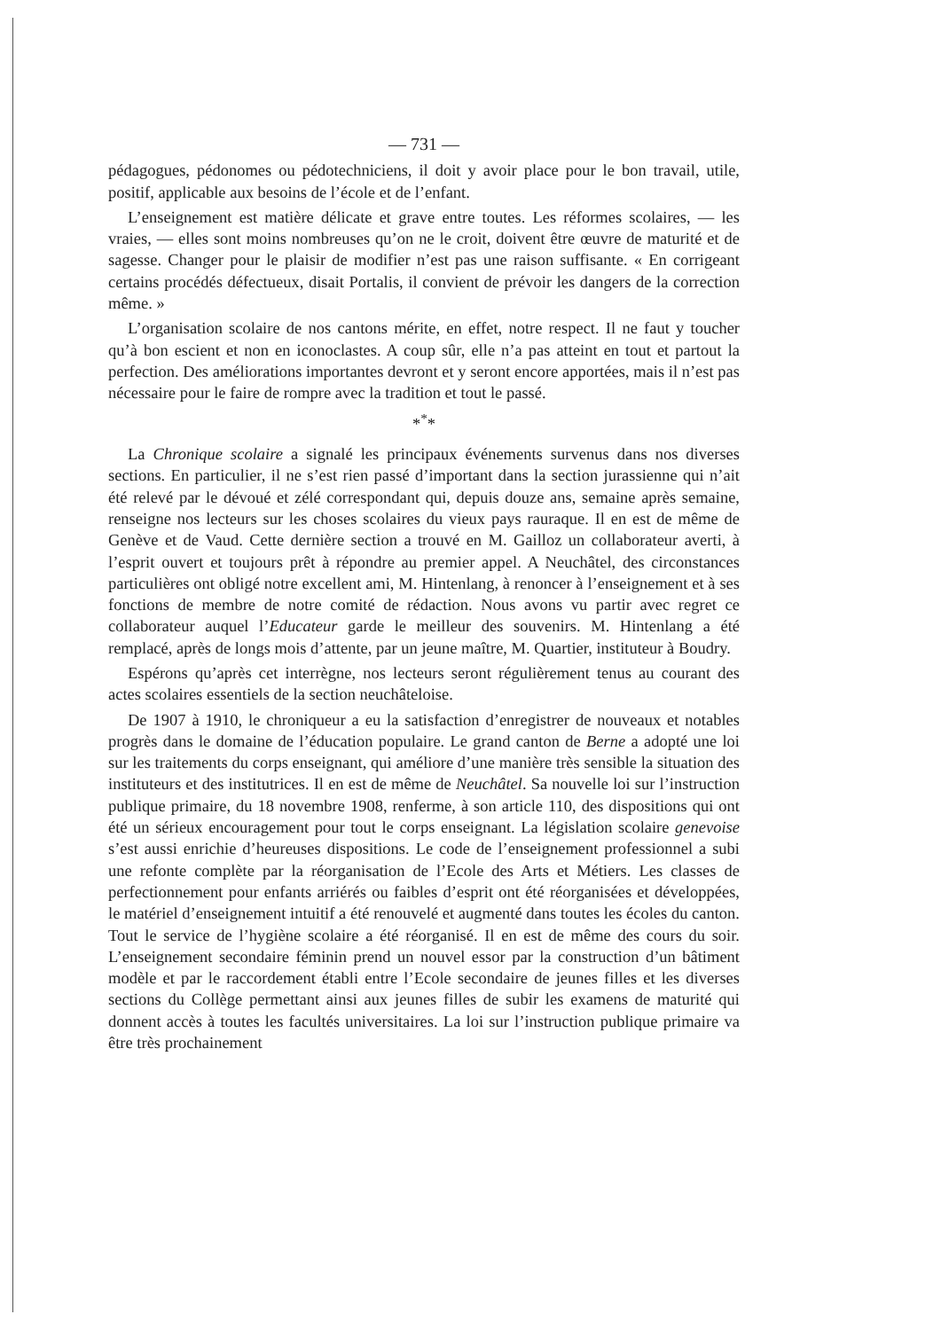— 731 —
pédagogues, pédonomes ou pédotechniciens, il doit y avoir place pour le bon travail, utile, positif, applicable aux besoins de l’école et de l’enfant.
L’enseignement est matière délicate et grave entre toutes. Les réformes scolaires, — les vraies, — elles sont moins nombreuses qu’on ne le croit, doivent être œuvre de maturité et de sagesse. Changer pour le plaisir de modifier n’est pas une raison suffisante. « En corrigeant certains procédés défectueux, disait Portalis, il convient de prévoir les dangers de la correction même. »
L’organisation scolaire de nos cantons mérite, en effet, notre respect. Il ne faut y toucher qu’à bon escient et non en iconoclastes. A coup sûr, elle n’a pas atteint en tout et partout la perfection. Des améliorations importantes devront et y seront encore apportées, mais il n’est pas nécessaire pour le faire de rompre avec la tradition et tout le passé.
*<sup>*</sup>*
La Chronique scolaire a signalé les principaux événements survenus dans nos diverses sections. En particulier, il ne s’est rien passé d’important dans la section jurassienne qui n’ait été relevé par le dévoué et zélé correspondant qui, depuis douze ans, semaine après semaine, renseigne nos lecteurs sur les choses scolaires du vieux pays rauraque. Il en est de même de Genève et de Vaud. Cette dernière section a trouvé en M. Gailloz un collaborateur averti, à l’esprit ouvert et toujours prêt à répondre au premier appel. A Neuchâtel, des circonstances particulières ont obligé notre excellent ami, M. Hintenlang, à renoncer à l’enseignement et à ses fonctions de membre de notre comité de rédaction. Nous avons vu partir avec regret ce collaborateur auquel l’Educateur garde le meilleur des souvenirs. M. Hintenlang a été remplacé, après de longs mois d’attente, par un jeune maître, M. Quartier, instituteur à Boudry.
Espérons qu’après cet interrègne, nos lecteurs seront régulièrement tenus au courant des actes scolaires essentiels de la section neuchâteloise.
De 1907 à 1910, le chroniqueur a eu la satisfaction d’enregistrer de nouveaux et notables progrès dans le domaine de l’éducation populaire. Le grand canton de Berne a adopté une loi sur les traitements du corps enseignant, qui améliore d’une manière très sensible la situation des instituteurs et des institutrices. Il en est de même de Neuchâtel. Sa nouvelle loi sur l’instruction publique primaire, du 18 novembre 1908, renferme, à son article 110, des dispositions qui ont été un sérieux encouragement pour tout le corps enseignant. La législation scolaire genevoise s’est aussi enrichie d’heureuses dispositions. Le code de l’enseignement professionnel a subi une refonte complète par la réorganisation de l’Ecole des Arts et Métiers. Les classes de perfectionnement pour enfants arriérés ou faibles d’esprit ont été réorganisées et développées, le matériel d’enseignement intuitif a été renouvelé et augmenté dans toutes les écoles du canton. Tout le service de l’hygiène scolaire a été réorganisé. Il en est de même des cours du soir. L’enseignement secondaire féminin prend un nouvel essor par la construction d’un bâtiment modèle et par le raccordement établi entre l’Ecole secondaire de jeunes filles et les diverses sections du Collège permettant ainsi aux jeunes filles de subir les examens de maturité qui donnent accès à toutes les facultés universitaires. La loi sur l’instruction publique primaire va être très prochainement